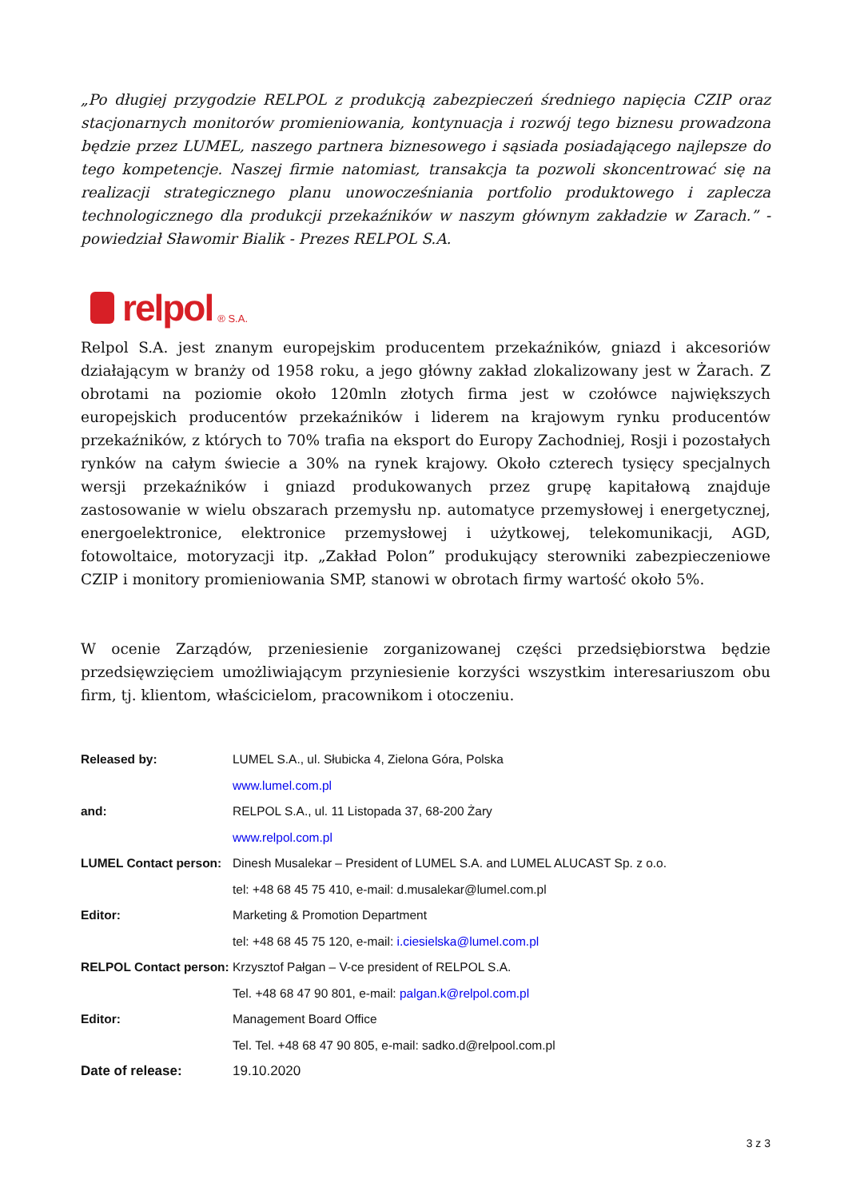„Po długiej przygodzie RELPOL z produkcją zabezpieczeń średniego napięcia CZIP oraz stacjonarnych monitorów promieniowania, kontynuacja i rozwój tego biznesu prowadzona będzie przez LUMEL, naszego partnera biznesowego i sąsiada posiadającego najlepsze do tego kompetencje. Naszej firmie natomiast, transakcja ta pozwoli skoncentrować się na realizacji strategicznego planu unowocześniania portfolio produktowego i zaplecza technologicznego dla produkcji przekaźników w naszym głównym zakładzie w Zarach.” - powiedział Sławomir Bialik - Prezes RELPOL S.A.
relpol ® S.A.
Relpol S.A. jest znanym europejskim producentem przekaźników, gniazd i akcesoriów działającym w branży od 1958 roku, a jego główny zakład zlokalizowany jest w Żarach. Z obrotami na poziomie około 120mln złotych firma jest w czołówce największych europejskich producentów przekaźników i liderem na krajowym rynku producentów przekaźników, z których to 70% trafia na eksport do Europy Zachodniej, Rosji i pozostałych rynków na całym świecie a 30% na rynek krajowy. Około czterech tysięcy specjalnych wersji przekaźników i gniazd produkowanych przez grupę kapitałową znajduje zastosowanie w wielu obszarach przemysłu np. automatyce przemysłowej i energetycznej, energoelektronice, elektronice przemysłowej i użytkowej, telekomunikacji, AGD, fotowoltaice, motoryzacji itp. „Zakład Polon” produkujący sterowniki zabezpieczeniowe CZIP i monitory promieniowania SMP, stanowi w obrotach firmy wartość około 5%.
W ocenie Zarządów, przeniesienie zorganizowanej części przedsiębiorstwa będzie przedsięwzięciem umożliwiającym przyniesienie korzyści wszystkim interesariuszom obu firm, tj. klientom, właścicielom, pracownikom i otoczeniu.
| Released by: | LUMEL S.A., ul. Słubicka 4, Zielona Góra, Polska |
| | www.lumel.com.pl |
| and: | RELPOL S.A., ul. 11 Listopada 37, 68-200 Żary |
| | www.relpol.com.pl |
| LUMEL Contact person: | Dinesh Musalekar – President of LUMEL S.A. and LUMEL ALUCAST Sp. z o.o. |
| | tel: +48 68 45 75 410, e-mail: d.musalekar@lumel.com.pl |
| Editor: | Marketing & Promotion Department |
| | tel: +48 68 45 75 120, e-mail: i.ciesielska@lumel.com.pl |
| RELPOL Contact person: | Krzysztof Pałgan – V-ce president of RELPOL S.A. |
| | Tel. +48 68 47 90 801, e-mail: palgan.k@relpol.com.pl |
| Editor: | Management Board Office |
| | Tel. Tel. +48 68 47 90 805, e-mail: sadko.d@relpool.com.pl |
| Date of release: | 19.10.2020 |
3 z 3